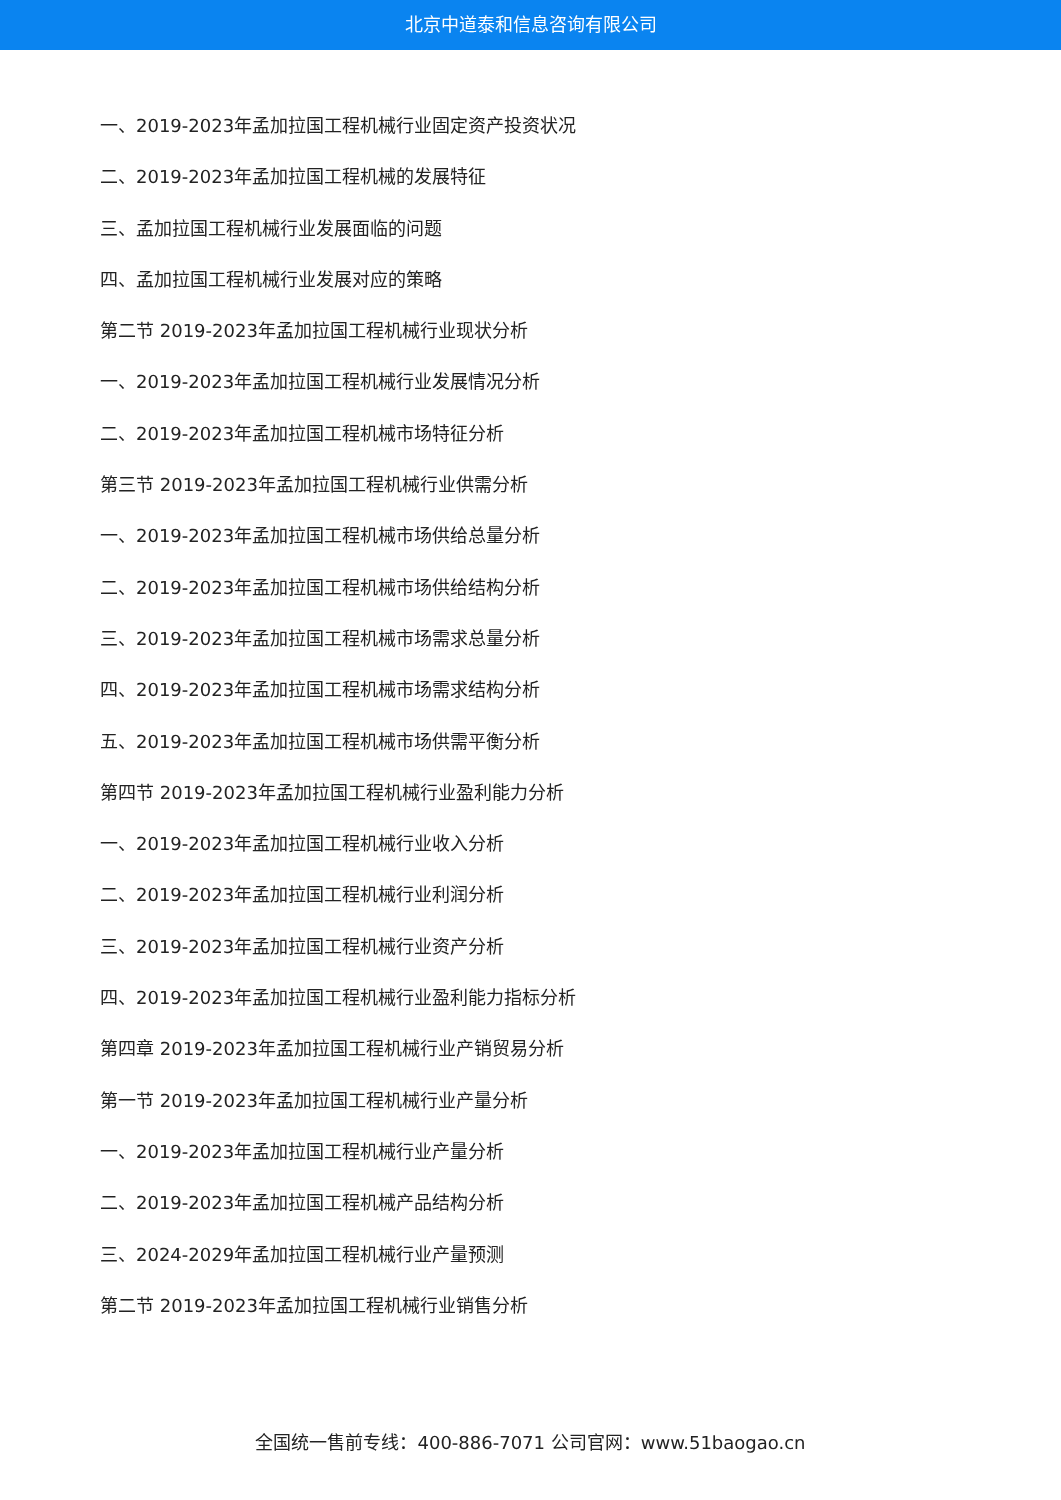北京中道泰和信息咨询有限公司
一、2019-2023年孟加拉国工程机械行业固定资产投资状况
二、2019-2023年孟加拉国工程机械的发展特征
三、孟加拉国工程机械行业发展面临的问题
四、孟加拉国工程机械行业发展对应的策略
第二节 2019-2023年孟加拉国工程机械行业现状分析
一、2019-2023年孟加拉国工程机械行业发展情况分析
二、2019-2023年孟加拉国工程机械市场特征分析
第三节 2019-2023年孟加拉国工程机械行业供需分析
一、2019-2023年孟加拉国工程机械市场供给总量分析
二、2019-2023年孟加拉国工程机械市场供给结构分析
三、2019-2023年孟加拉国工程机械市场需求总量分析
四、2019-2023年孟加拉国工程机械市场需求结构分析
五、2019-2023年孟加拉国工程机械市场供需平衡分析
第四节 2019-2023年孟加拉国工程机械行业盈利能力分析
一、2019-2023年孟加拉国工程机械行业收入分析
二、2019-2023年孟加拉国工程机械行业利润分析
三、2019-2023年孟加拉国工程机械行业资产分析
四、2019-2023年孟加拉国工程机械行业盈利能力指标分析
第四章 2019-2023年孟加拉国工程机械行业产销贸易分析
第一节 2019-2023年孟加拉国工程机械行业产量分析
一、2019-2023年孟加拉国工程机械行业产量分析
二、2019-2023年孟加拉国工程机械产品结构分析
三、2024-2029年孟加拉国工程机械行业产量预测
第二节 2019-2023年孟加拉国工程机械行业销售分析
全国统一售前专线：400-886-7071 公司官网：www.51baogao.cn